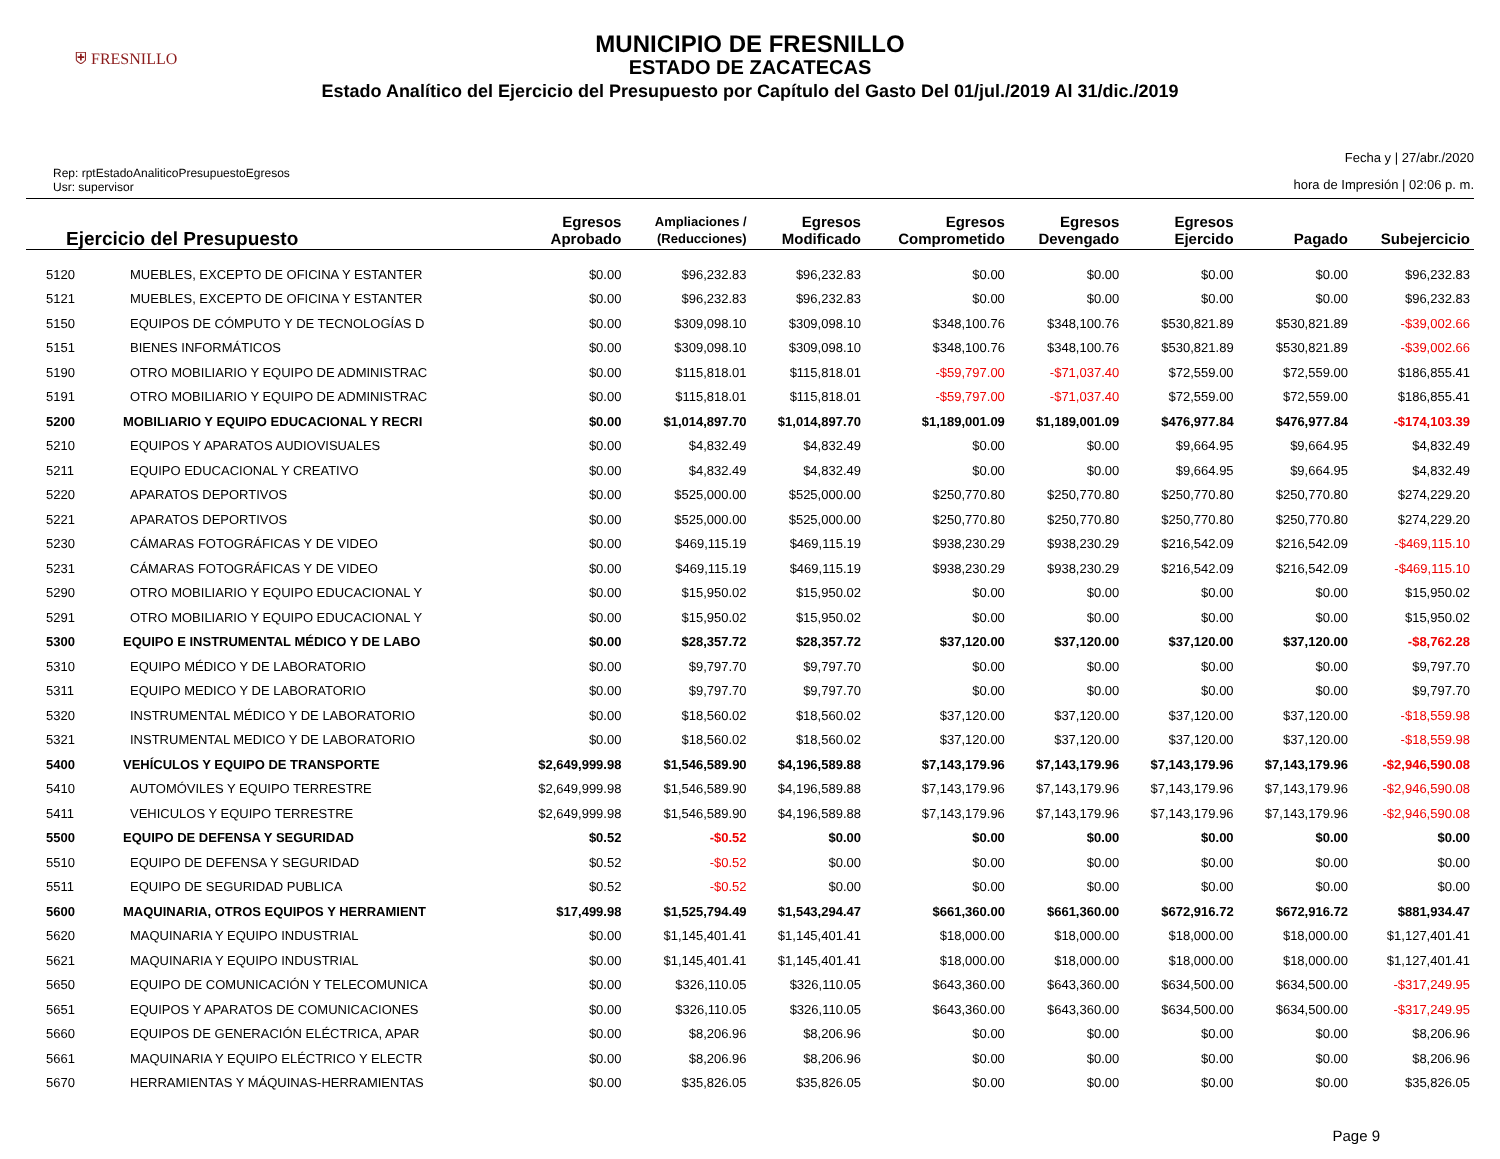⛨ FRESNILLO
MUNICIPIO DE FRESNILLO
ESTADO DE ZACATECAS
Estado Analítico del Ejercicio del Presupuesto por Capítulo del Gasto Del 01/jul./2019 Al 31/dic./2019
Rep: rptEstadoAnaliticoPresupuestoEgresos
Usr: supervisor
Fecha y | 27/abr./2020
hora de Impresión | 02:06 p. m.
| Ejercicio del Presupuesto | | Egresos Aprobado | Ampliaciones / (Reducciones) | Egresos Modificado | Egresos Comprometido | Egresos Devengado | Egresos Ejercido | Pagado | Subejercicio |
| --- | --- | --- | --- | --- | --- | --- | --- | --- | --- |
| 5120 | MUEBLES, EXCEPTO DE OFICINA Y ESTANTER | $0.00 | $96,232.83 | $96,232.83 | $0.00 | $0.00 | $0.00 | $0.00 | $96,232.83 |
| 5121 | MUEBLES, EXCEPTO DE OFICINA Y ESTANTER | $0.00 | $96,232.83 | $96,232.83 | $0.00 | $0.00 | $0.00 | $0.00 | $96,232.83 |
| 5150 | EQUIPOS DE CÓMPUTO Y DE TECNOLOGÍAS D | $0.00 | $309,098.10 | $309,098.10 | $348,100.76 | $348,100.76 | $530,821.89 | $530,821.89 | -$39,002.66 |
| 5151 | BIENES INFORMÁTICOS | $0.00 | $309,098.10 | $309,098.10 | $348,100.76 | $348,100.76 | $530,821.89 | $530,821.89 | -$39,002.66 |
| 5190 | OTRO MOBILIARIO Y EQUIPO DE ADMINISTRAC | $0.00 | $115,818.01 | $115,818.01 | -$59,797.00 | -$71,037.40 | $72,559.00 | $72,559.00 | $186,855.41 |
| 5191 | OTRO MOBILIARIO Y EQUIPO DE ADMINISTRAC | $0.00 | $115,818.01 | $115,818.01 | -$59,797.00 | -$71,037.40 | $72,559.00 | $72,559.00 | $186,855.41 |
| 5200 | MOBILIARIO Y EQUIPO EDUCACIONAL Y RECRI | $0.00 | $1,014,897.70 | $1,014,897.70 | $1,189,001.09 | $1,189,001.09 | $476,977.84 | $476,977.84 | -$174,103.39 |
| 5210 | EQUIPOS Y APARATOS AUDIOVISUALES | $0.00 | $4,832.49 | $4,832.49 | $0.00 | $0.00 | $9,664.95 | $9,664.95 | $4,832.49 |
| 5211 | EQUIPO EDUCACIONAL Y CREATIVO | $0.00 | $4,832.49 | $4,832.49 | $0.00 | $0.00 | $9,664.95 | $9,664.95 | $4,832.49 |
| 5220 | APARATOS DEPORTIVOS | $0.00 | $525,000.00 | $525,000.00 | $250,770.80 | $250,770.80 | $250,770.80 | $250,770.80 | $274,229.20 |
| 5221 | APARATOS DEPORTIVOS | $0.00 | $525,000.00 | $525,000.00 | $250,770.80 | $250,770.80 | $250,770.80 | $250,770.80 | $274,229.20 |
| 5230 | CÁMARAS FOTOGRÁFICAS Y DE VIDEO | $0.00 | $469,115.19 | $469,115.19 | $938,230.29 | $938,230.29 | $216,542.09 | $216,542.09 | -$469,115.10 |
| 5231 | CÁMARAS FOTOGRÁFICAS Y DE VIDEO | $0.00 | $469,115.19 | $469,115.19 | $938,230.29 | $938,230.29 | $216,542.09 | $216,542.09 | -$469,115.10 |
| 5290 | OTRO MOBILIARIO Y EQUIPO EDUCACIONAL Y | $0.00 | $15,950.02 | $15,950.02 | $0.00 | $0.00 | $0.00 | $0.00 | $15,950.02 |
| 5291 | OTRO MOBILIARIO Y EQUIPO EDUCACIONAL Y | $0.00 | $15,950.02 | $15,950.02 | $0.00 | $0.00 | $0.00 | $0.00 | $15,950.02 |
| 5300 | EQUIPO E INSTRUMENTAL MÉDICO Y DE LABO | $0.00 | $28,357.72 | $28,357.72 | $37,120.00 | $37,120.00 | $37,120.00 | $37,120.00 | -$8,762.28 |
| 5310 | EQUIPO MÉDICO Y DE LABORATORIO | $0.00 | $9,797.70 | $9,797.70 | $0.00 | $0.00 | $0.00 | $0.00 | $9,797.70 |
| 5311 | EQUIPO MEDICO Y DE LABORATORIO | $0.00 | $9,797.70 | $9,797.70 | $0.00 | $0.00 | $0.00 | $0.00 | $9,797.70 |
| 5320 | INSTRUMENTAL MÉDICO Y DE LABORATORIO | $0.00 | $18,560.02 | $18,560.02 | $37,120.00 | $37,120.00 | $37,120.00 | $37,120.00 | -$18,559.98 |
| 5321 | INSTRUMENTAL MEDICO Y DE LABORATORIO | $0.00 | $18,560.02 | $18,560.02 | $37,120.00 | $37,120.00 | $37,120.00 | $37,120.00 | -$18,559.98 |
| 5400 | VEHÍCULOS Y EQUIPO DE TRANSPORTE | $2,649,999.98 | $1,546,589.90 | $4,196,589.88 | $7,143,179.96 | $7,143,179.96 | $7,143,179.96 | $7,143,179.96 | -$2,946,590.08 |
| 5410 | AUTOMÓVILES Y EQUIPO TERRESTRE | $2,649,999.98 | $1,546,589.90 | $4,196,589.88 | $7,143,179.96 | $7,143,179.96 | $7,143,179.96 | $7,143,179.96 | -$2,946,590.08 |
| 5411 | VEHICULOS Y EQUIPO TERRESTRE | $2,649,999.98 | $1,546,589.90 | $4,196,589.88 | $7,143,179.96 | $7,143,179.96 | $7,143,179.96 | $7,143,179.96 | -$2,946,590.08 |
| 5500 | EQUIPO DE DEFENSA Y SEGURIDAD | $0.52 | -$0.52 | $0.00 | $0.00 | $0.00 | $0.00 | $0.00 | $0.00 |
| 5510 | EQUIPO DE DEFENSA Y SEGURIDAD | $0.52 | -$0.52 | $0.00 | $0.00 | $0.00 | $0.00 | $0.00 | $0.00 |
| 5511 | EQUIPO DE SEGURIDAD PUBLICA | $0.52 | -$0.52 | $0.00 | $0.00 | $0.00 | $0.00 | $0.00 | $0.00 |
| 5600 | MAQUINARIA, OTROS EQUIPOS Y HERRAMIENT | $17,499.98 | $1,525,794.49 | $1,543,294.47 | $661,360.00 | $661,360.00 | $672,916.72 | $672,916.72 | $881,934.47 |
| 5620 | MAQUINARIA Y EQUIPO INDUSTRIAL | $0.00 | $1,145,401.41 | $1,145,401.41 | $18,000.00 | $18,000.00 | $18,000.00 | $18,000.00 | $1,127,401.41 |
| 5621 | MAQUINARIA Y EQUIPO INDUSTRIAL | $0.00 | $1,145,401.41 | $1,145,401.41 | $18,000.00 | $18,000.00 | $18,000.00 | $18,000.00 | $1,127,401.41 |
| 5650 | EQUIPO DE COMUNICACIÓN Y TELECOMUNICA | $0.00 | $326,110.05 | $326,110.05 | $643,360.00 | $643,360.00 | $634,500.00 | $634,500.00 | -$317,249.95 |
| 5651 | EQUIPOS Y APARATOS DE COMUNICACIONES | $0.00 | $326,110.05 | $326,110.05 | $643,360.00 | $643,360.00 | $634,500.00 | $634,500.00 | -$317,249.95 |
| 5660 | EQUIPOS DE GENERACIÓN ELÉCTRICA, APAR | $0.00 | $8,206.96 | $8,206.96 | $0.00 | $0.00 | $0.00 | $0.00 | $8,206.96 |
| 5661 | MAQUINARIA Y EQUIPO ELÉCTRICO Y ELECTR | $0.00 | $8,206.96 | $8,206.96 | $0.00 | $0.00 | $0.00 | $0.00 | $8,206.96 |
| 5670 | HERRAMIENTAS Y MÁQUINAS-HERRAMIENTAS | $0.00 | $35,826.05 | $35,826.05 | $0.00 | $0.00 | $0.00 | $0.00 | $35,826.05 |
Page 9